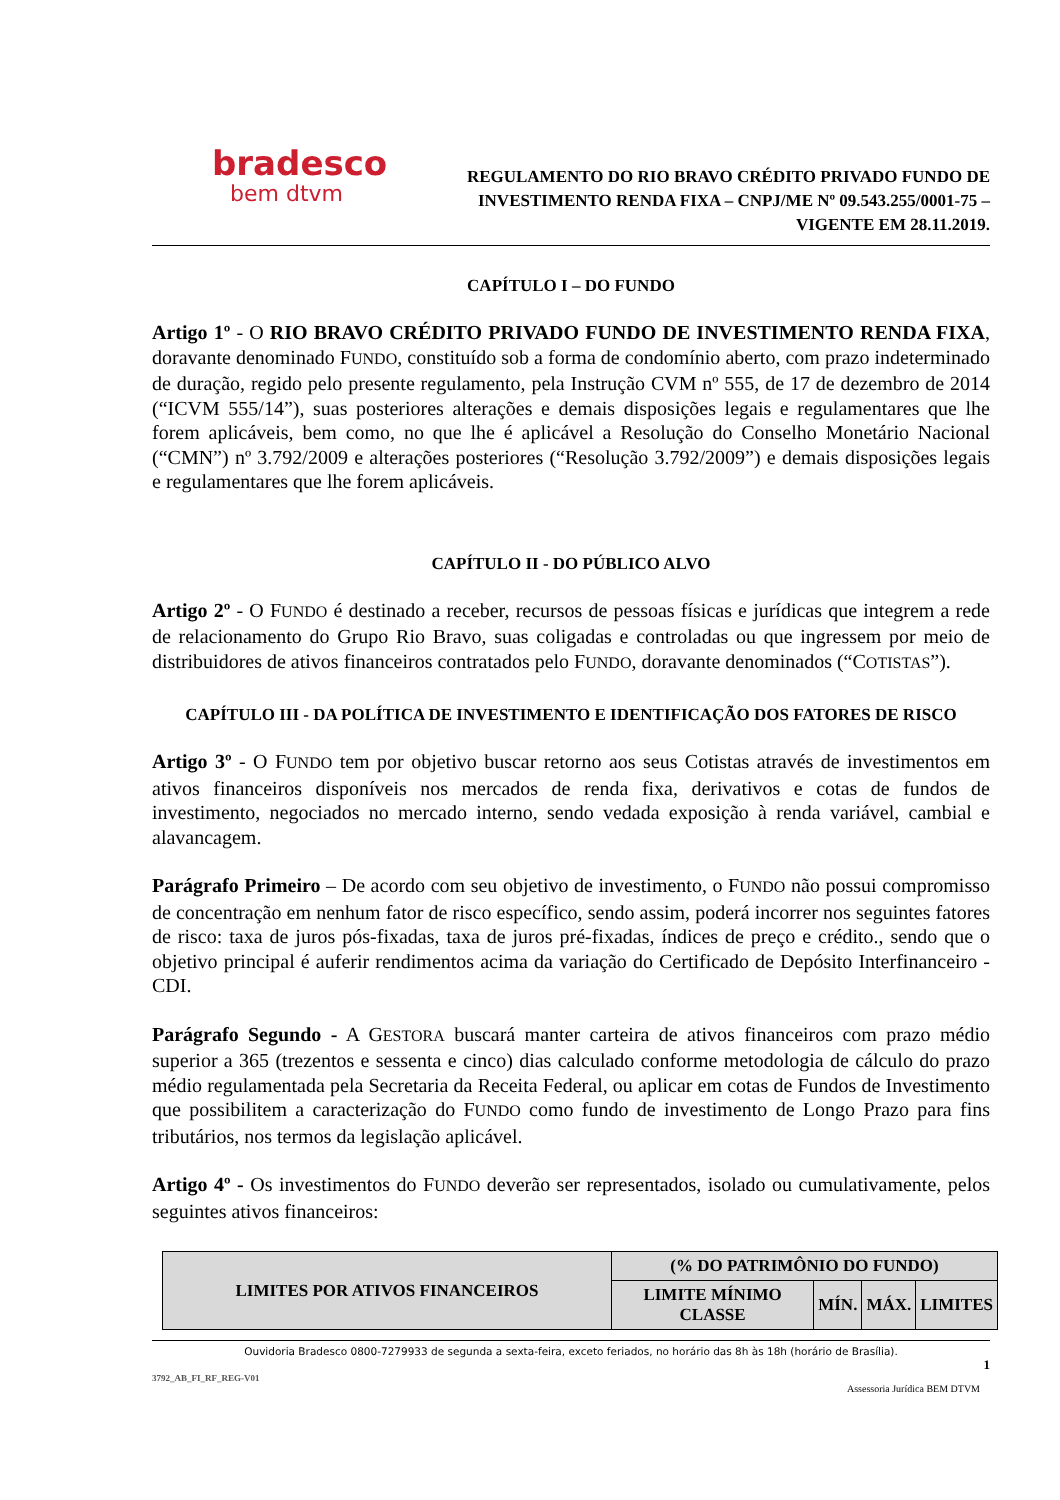bradesco
bem dtvm
REGULAMENTO DO RIO BRAVO CRÉDITO PRIVADO FUNDO DE INVESTIMENTO RENDA FIXA – CNPJ/ME Nº 09.543.255/0001-75 – VIGENTE EM 28.11.2019.
CAPÍTULO I – DO FUNDO
Artigo 1º - O RIO BRAVO CRÉDITO PRIVADO FUNDO DE INVESTIMENTO RENDA FIXA, doravante denominado FUNDO, constituído sob a forma de condomínio aberto, com prazo indeterminado de duração, regido pelo presente regulamento, pela Instrução CVM nº 555, de 17 de dezembro de 2014 (“ICVM 555/14”), suas posteriores alterações e demais disposições legais e regulamentares que lhe forem aplicáveis, bem como, no que lhe é aplicável a Resolução do Conselho Monetário Nacional (“CMN”) nº 3.792/2009 e alterações posteriores (“Resolução 3.792/2009”) e demais disposições legais e regulamentares que lhe forem aplicáveis.
CAPÍTULO II - DO PÚBLICO ALVO
Artigo 2º - O FUNDO é destinado a receber, recursos de pessoas físicas e jurídicas que integrem a rede de relacionamento do Grupo Rio Bravo, suas coligadas e controladas ou que ingressem por meio de distribuidores de ativos financeiros contratados pelo FUNDO, doravante denominados (“COTISTAS”).
CAPÍTULO III - DA POLÍTICA DE INVESTIMENTO E IDENTIFICAÇÃO DOS FATORES DE RISCO
Artigo 3º - O FUNDO tem por objetivo buscar retorno aos seus Cotistas através de investimentos em ativos financeiros disponíveis nos mercados de renda fixa, derivativos e cotas de fundos de investimento, negociados no mercado interno, sendo vedada exposição à renda variável, cambial e alavancagem.
Parágrafo Primeiro – De acordo com seu objetivo de investimento, o FUNDO não possui compromisso de concentração em nenhum fator de risco específico, sendo assim, poderá incorrer nos seguintes fatores de risco: taxa de juros pós-fixadas, taxa de juros pré-fixadas, índices de preço e crédito., sendo que o objetivo principal é auferir rendimentos acima da variação do Certificado de Depósito Interfinanceiro - CDI.
Parágrafo Segundo - A GESTORA buscará manter carteira de ativos financeiros com prazo médio superior a 365 (trezentos e sessenta e cinco) dias calculado conforme metodologia de cálculo do prazo médio regulamentada pela Secretaria da Receita Federal, ou aplicar em cotas de Fundos de Investimento que possibilitem a caracterização do FUNDO como fundo de investimento de Longo Prazo para fins tributários, nos termos da legislação aplicável.
Artigo 4º - Os investimentos do FUNDO deverão ser representados, isolado ou cumulativamente, pelos seguintes ativos financeiros:
| LIMITES POR ATIVOS FINANCEIROS | (% DO PATRIMÔNIO DO FUNDO) | | | |
| --- | --- | --- | --- | --- |
| | LIMITE MÍNIMO CLASSE | MÍN. | MÁX. | LIMITES |
Ouvidoria Bradesco 0800-7279933 de segunda a sexta-feira, exceto feriados, no horário das 8h às 18h (horário de Brasília).
1
3792_AB_FI_RF_REG-V01
Assessoria Jurídica BEM DTVM